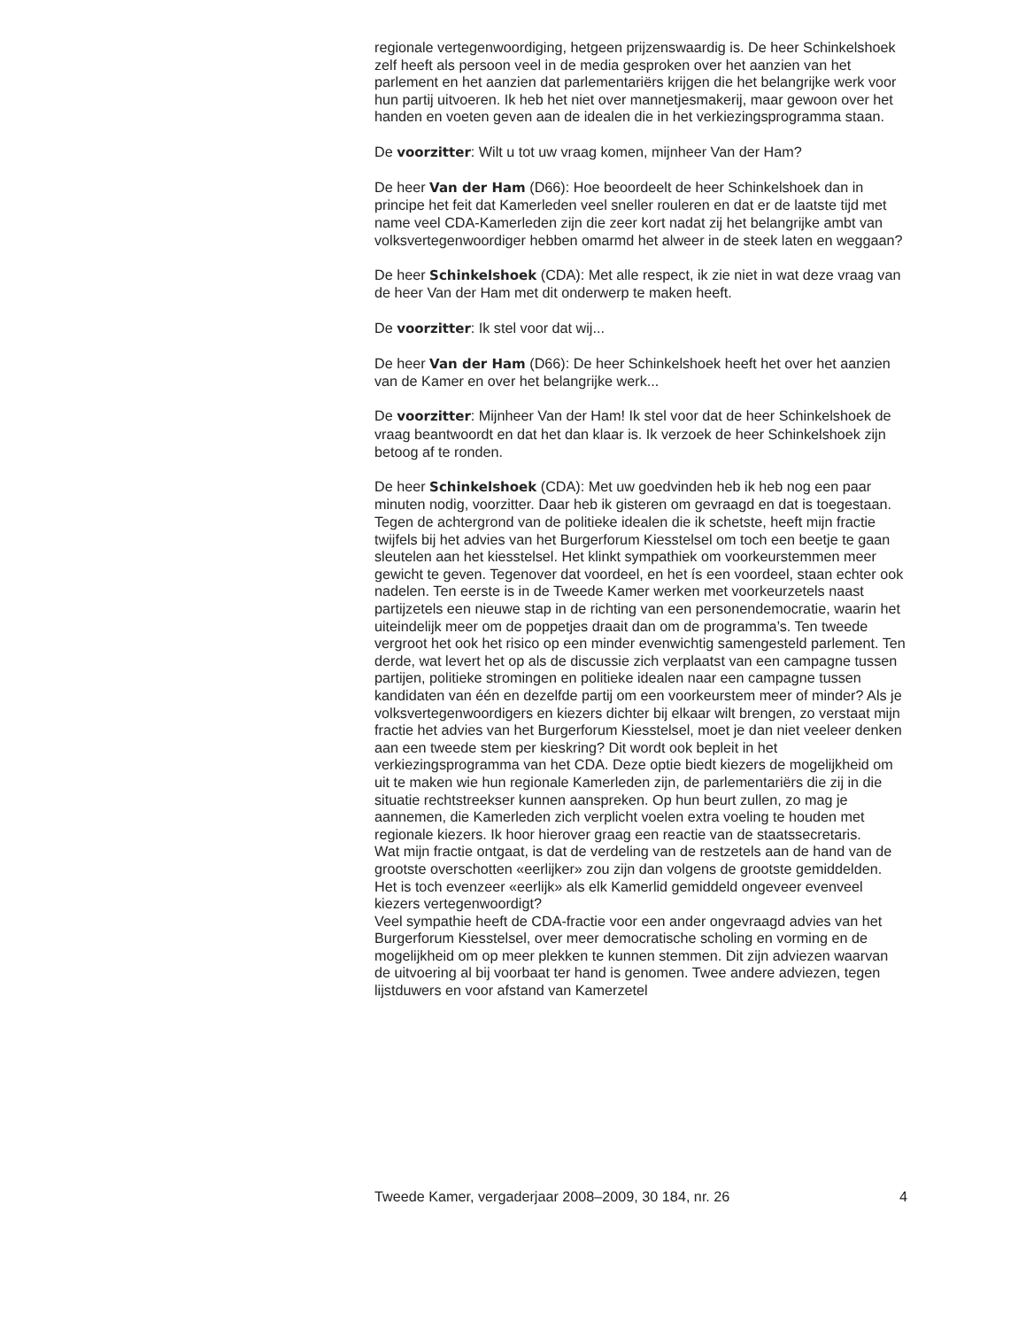regionale vertegenwoordiging, hetgeen prijzenswaardig is. De heer Schinkelshoek zelf heeft als persoon veel in de media gesproken over het aanzien van het parlement en het aanzien dat parlementariërs krijgen die het belangrijke werk voor hun partij uitvoeren. Ik heb het niet over mannetjesmakerij, maar gewoon over het handen en voeten geven aan de idealen die in het verkiezingsprogramma staan.
De voorzitter: Wilt u tot uw vraag komen, mijnheer Van der Ham?
De heer Van der Ham (D66): Hoe beoordeelt de heer Schinkelshoek dan in principe het feit dat Kamerleden veel sneller rouleren en dat er de laatste tijd met name veel CDA-Kamerleden zijn die zeer kort nadat zij het belangrijke ambt van volksvertegenwoordiger hebben omarmd het alweer in de steek laten en weggaan?
De heer Schinkelshoek (CDA): Met alle respect, ik zie niet in wat deze vraag van de heer Van der Ham met dit onderwerp te maken heeft.
De voorzitter: Ik stel voor dat wij...
De heer Van der Ham (D66): De heer Schinkelshoek heeft het over het aanzien van de Kamer en over het belangrijke werk...
De voorzitter: Mijnheer Van der Ham! Ik stel voor dat de heer Schinkelshoek de vraag beantwoordt en dat het dan klaar is. Ik verzoek de heer Schinkelshoek zijn betoog af te ronden.
De heer Schinkelshoek (CDA): Met uw goedvinden heb ik heb nog een paar minuten nodig, voorzitter. Daar heb ik gisteren om gevraagd en dat is toegestaan.
Tegen de achtergrond van de politieke idealen die ik schetste, heeft mijn fractie twijfels bij het advies van het Burgerforum Kiesstelsel om toch een beetje te gaan sleutelen aan het kiesstelsel. Het klinkt sympathiek om voorkeurstemmen meer gewicht te geven. Tegenover dat voordeel, en het ís een voordeel, staan echter ook nadelen. Ten eerste is in de Tweede Kamer werken met voorkeurzetels naast partijzetels een nieuwe stap in de richting van een personendemocratie, waarin het uiteindelijk meer om de poppetjes draait dan om de programma’s. Ten tweede vergroot het ook het risico op een minder evenwichtig samengesteld parlement. Ten derde, wat levert het op als de discussie zich verplaatst van een campagne tussen partijen, politieke stromingen en politieke idealen naar een campagne tussen kandidaten van één en dezelfde partij om een voorkeurstem meer of minder? Als je volksvertegenwoordigers en kiezers dichter bij elkaar wilt brengen, zo verstaat mijn fractie het advies van het Burgerforum Kiesstelsel, moet je dan niet veeleer denken aan een tweede stem per kieskring? Dit wordt ook bepleit in het verkiezingsprogramma van het CDA. Deze optie biedt kiezers de mogelijkheid om uit te maken wie hun regionale Kamerleden zijn, de parlementariërs die zij in die situatie rechtstreekser kunnen aanspreken. Op hun beurt zullen, zo mag je aannemen, die Kamerleden zich verplicht voelen extra voeling te houden met regionale kiezers. Ik hoor hierover graag een reactie van de staatssecretaris.
Wat mijn fractie ontgaat, is dat de verdeling van de restzetels aan de hand van de grootste overschotten «eerlijker» zou zijn dan volgens de grootste gemiddelden. Het is toch evenzeer «eerlijk» als elk Kamerlid gemiddeld ongeveer evenveel kiezers vertegenwoordigt?
Veel sympathie heeft de CDA-fractie voor een ander ongevraagd advies van het Burgerforum Kiesstelsel, over meer democratische scholing en vorming en de mogelijkheid om op meer plekken te kunnen stemmen. Dit zijn adviezen waarvan de uitvoering al bij voorbaat ter hand is genomen. Twee andere adviezen, tegen lijstduwers en voor afstand van Kamerzetel
Tweede Kamer, vergaderjaar 2008–2009, 30 184, nr. 26 4